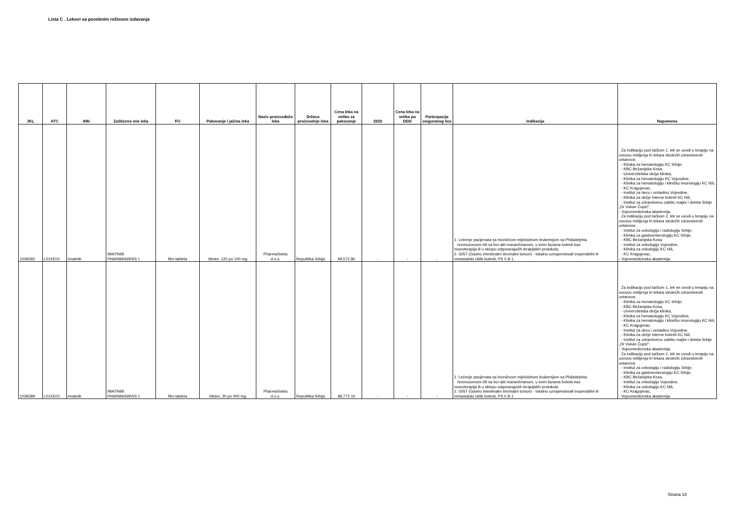Lista C . Lekovi sa posebnim režimom izdavanja
| JKL | ATC | INN | Zaštićeno ime leka | FO | Pakovanje i jačina leka | Naziv proizvođača leka | Država proizvodnje leka | Cena leka na veliko za pakovanje | DDD | Cena leka na veliko po DDD | Participacija osiguranog lica | Indikacija | Napomena |
| --- | --- | --- | --- | --- | --- | --- | --- | --- | --- | --- | --- | --- | --- |
| 1039392 | L01XE01 | imatinib | IMATINIB PHARMASWISS ◊ | film tableta | blister, 120 po 100 mg | PharmaSwiss d.o.o. | Republika Srbija | 99,572.80 | - | - | - | 1. Lečenje pacijenata sa hroničnom mijeloidnom leukemijom sa Philadelphia hromozomom i/ili sa bcr-abl rearanžmanom, u svim fazama bolesti kao monoterapija ili u sklopu odgovarajućih terapijskih protokola. 2. GIST (Gastro intestinalni stromalni tumori) - lokalno uznapredovali inoperabilni ili metastatski oblik bolesti, PS 0 ili 1. | Za indikaciju pod tačkom 1. lek se uvodi u terapiju na osnovu mišljenja tri lekara sledećih zdravstvenih ustanova: - Klinika za hematologiju KC Srbije, - KBC Bežanijska Kosa, - Univerzitetska dečja klinika, - Klinika za hematologiju KC Vojvodine, - Klinika za hematologiju i kliničku imunologiju KC Niš, - KC Kragujevac, - Institut za decu i omladinu Vojvodine, - Klinika za dečje interne bolesti KC Niš, - Institut za zdravstvenu zaštitu majke i deteta Srbije „Dr Vukan Čupić", - Vojnomedicinska akademija. Za indikaciju pod tačkom 2. lek se uvodi u terapiju na osnovu mišljenja tri lekara sledećih zdravstvenih ustanova: - Institut za onkologiju i radiologiju Srbije, - Klinika za gastroenterologiju KC Srbije, - KBC Bežanijska Kosa, - Institut za onkologiju Vojvodine, - Klinika za onkologiju KC Niš, - KC Kragujevac, - Vojnomedicinska akademija. |
| 1039389 | L01XE01 | imatinib | IMATINIB PHARMASWISS ◊ | film tableta | blister, 30 po 400 mg | PharmaSwiss d.o.o. | Republika Srbija | 98,772.10 | - | - | - | 1. Lečenje pacijenata sa hroničnom mijeloidnom leukemijom sa Philadelphia hromozomom i/ili sa bcr-abl rearanžmanom, u svim fazama bolesti kao monoterapija ili u sklopu odgovarajućih terapijskih protokola. 2. GIST (Gastro intestinalni stromalni tumori) - lokalno uznapredovali inoperabilni ili metastatski oblik bolesti, PS 0 ili 1. | Za indikaciju pod tačkom 1. lek se uvodi u terapiju na osnovu mišljenja tri lekara sledećih zdravstvenih ustanova: - Klinika za hematologiju KC Srbije, - KBC Bežanijska Kosa, - Univerzitetska dečja klinika, - Klinika za hematologiju KC Vojvodine, - Klinika za hematologiju i kliničku imunologiju KC Niš, - KC Kragujevac, - Institut za decu i omladinu Vojvodine, - Klinika za dečje interne bolesti KC Niš, - Institut za zdravstvenu zaštitu majke i deteta Srbije „Dr Vukan Čupić", - Vojnomedicinska akademija. Za indikaciju pod tačkom 2. lek se uvodi u terapiju na osnovu mišljenja tri lekara sledećih zdravstvenih ustanova: - Institut za onkologiju i radiologiju Srbije, - Klinika za gastroenterologiju KC Srbije, - KBC Bežanijska Kosa, - Institut za onkologiju Vojvodine, - Klinika za onkologiju KC Niš, - KC Kragujevac, - Vojnomedicinska akademija. |
Strana 18